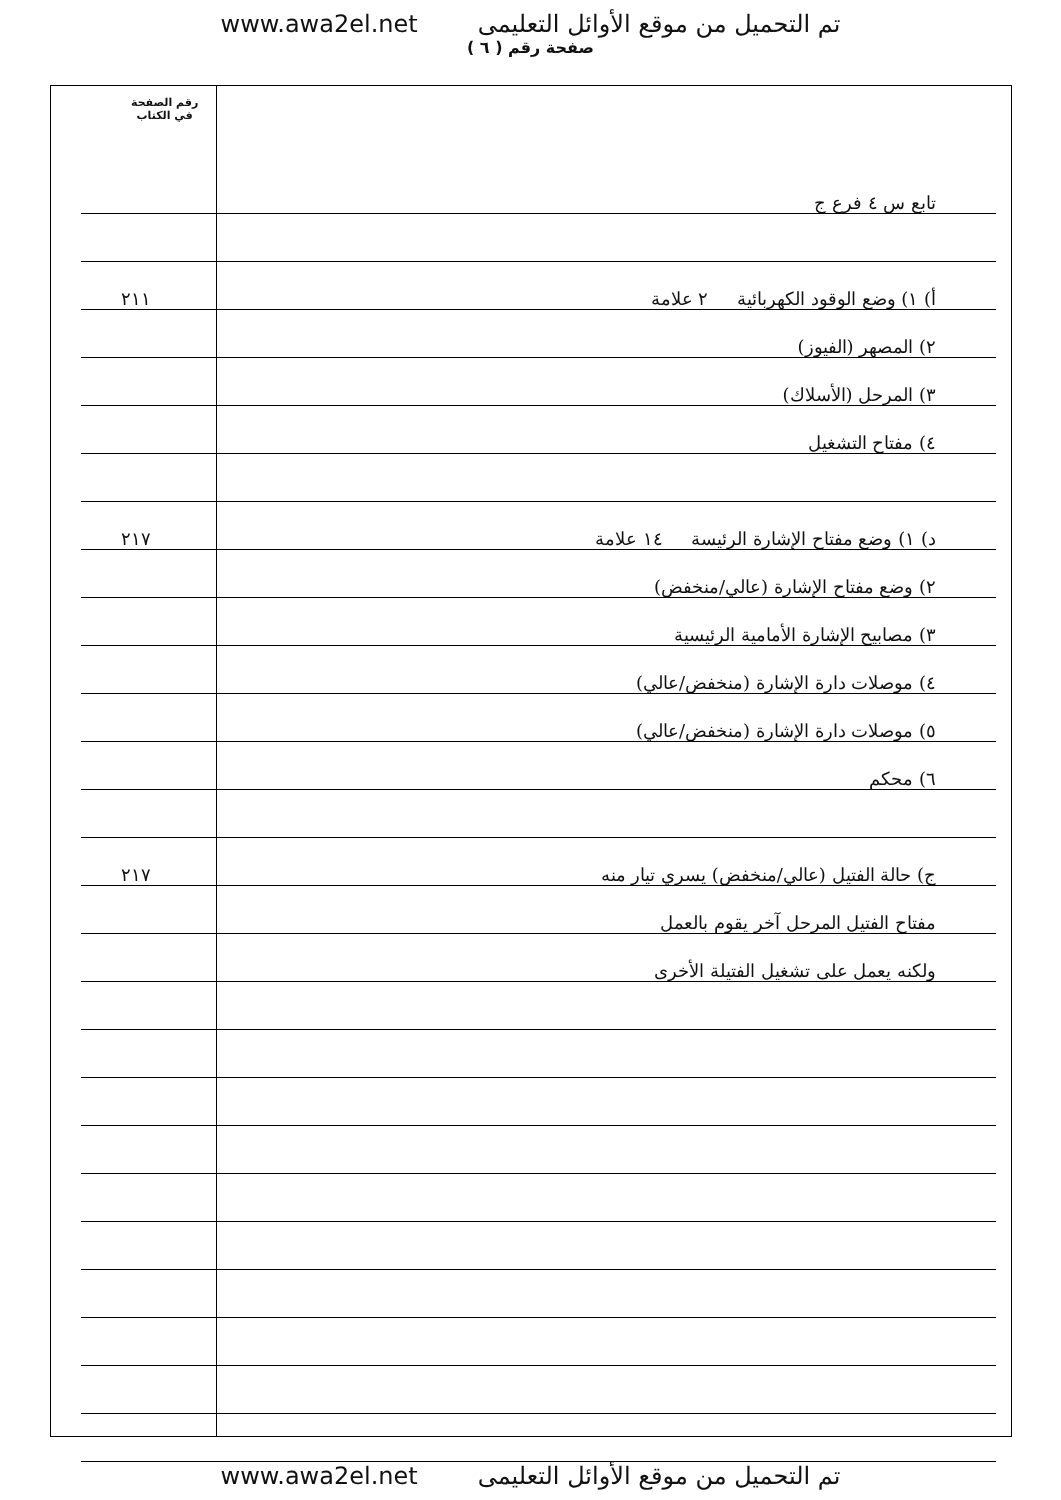www.awa2el.net تم التحميل من موقع الأوائل التعليمى
صفحة رقم ( ٦ )
رقم الصفحة
في الكتاب
تابع س ٤ فرع ج
أ) ١) وضع الوقود الكهربائية ٢ علامة
٢١١
٢) المصهر (الفيوز)
٣) المرحل (الأسلاك)
٤) مفتاح التشغيل
د) ١) وضع مفتاح الإشارة الرئيسة ١٤ علامة
٢١٧
٢) وضع مفتاح الإشارة (عالي/منخفض)
٣) مصابيح الإشارة الأمامية الرئيسية
٤) موصلات دارة الإشارة (منخفض/عالي)
٥) موصلات دارة الإشارة (منخفض/عالي)
٦) محكم
ج) حالة الفتيل (عالي/منخفض) يسري تيار منه
٢١٧
مفتاح الفتيل المرحل آخر يقوم بالعمل
ولكنه يعمل على تشغيل الفتيلة الأخرى
www.awa2el.net تم التحميل من موقع الأوائل التعليمى